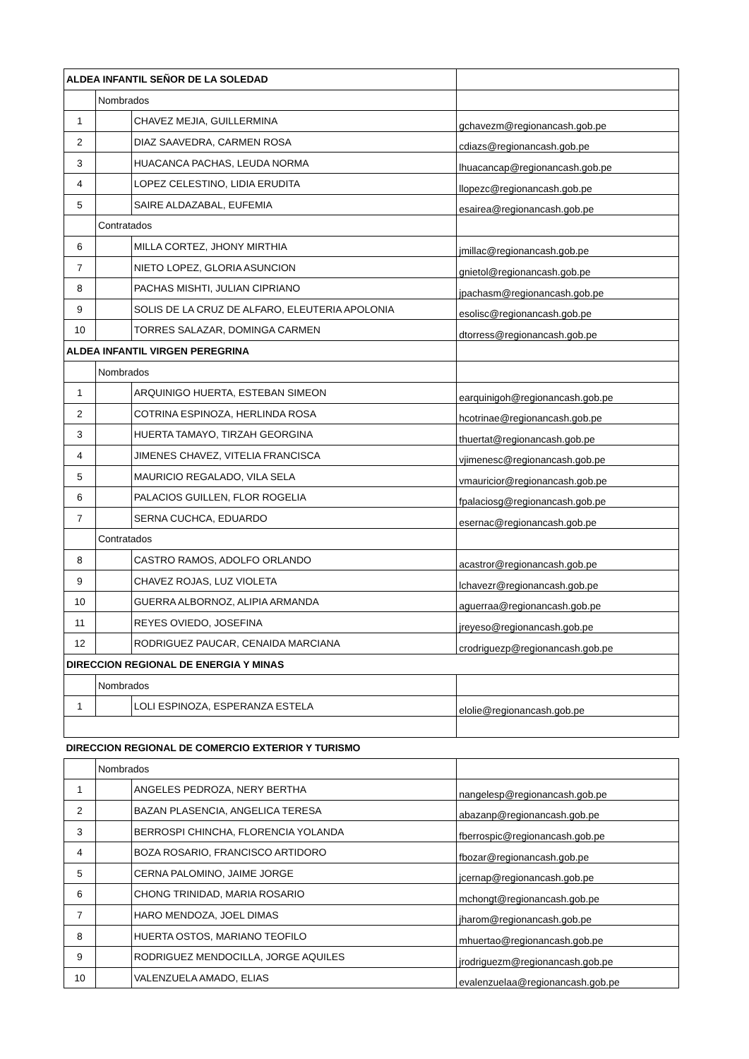| ALDEA INFANTIL SEÑOR DE LA SOLEDAD | | | |
| | Nombrados | | |
| 1 | | CHAVEZ MEJIA, GUILLERMINA | gchavezm@regionancash.gob.pe |
| 2 | | DIAZ SAAVEDRA, CARMEN ROSA | cdiazs@regionancash.gob.pe |
| 3 | | HUACANCA PACHAS, LEUDA NORMA | lhuacancap@regionancash.gob.pe |
| 4 | | LOPEZ CELESTINO, LIDIA ERUDITA | llopezc@regionancash.gob.pe |
| 5 | | SAIRE ALDAZABAL, EUFEMIA | esairea@regionancash.gob.pe |
| | Contratados | | |
| 6 | | MILLA CORTEZ, JHONY MIRTHIA | jmillac@regionancash.gob.pe |
| 7 | | NIETO LOPEZ, GLORIA ASUNCION | gnietol@regionancash.gob.pe |
| 8 | | PACHAS MISHTI, JULIAN CIPRIANO | jpachasm@regionancash.gob.pe |
| 9 | | SOLIS DE LA CRUZ DE ALFARO, ELEUTERIA APOLONIA | esolisc@regionancash.gob.pe |
| 10 | | TORRES SALAZAR, DOMINGA CARMEN | dtorress@regionancash.gob.pe |
| ALDEA INFANTIL VIRGEN PEREGRINA | | | |
| | Nombrados | | |
| 1 | | ARQUINIGO HUERTA, ESTEBAN SIMEON | earquinigoh@regionancash.gob.pe |
| 2 | | COTRINA ESPINOZA, HERLINDA ROSA | hcotrinae@regionancash.gob.pe |
| 3 | | HUERTA TAMAYO, TIRZAH GEORGINA | thuertat@regionancash.gob.pe |
| 4 | | JIMENES CHAVEZ, VITELIA FRANCISCA | vjimenesc@regionancash.gob.pe |
| 5 | | MAURICIO REGALADO, VILA SELA | vmauricior@regionancash.gob.pe |
| 6 | | PALACIOS GUILLEN, FLOR ROGELIA | fpalaciosg@regionancash.gob.pe |
| 7 | | SERNA CUCHCA, EDUARDO | esernac@regionancash.gob.pe |
| | Contratados | | |
| 8 | | CASTRO RAMOS, ADOLFO ORLANDO | acastror@regionancash.gob.pe |
| 9 | | CHAVEZ ROJAS, LUZ VIOLETA | lchavezr@regionancash.gob.pe |
| 10 | | GUERRA ALBORNOZ, ALIPIA ARMANDA | aguerraa@regionancash.gob.pe |
| 11 | | REYES OVIEDO, JOSEFINA | jreyeso@regionancash.gob.pe |
| 12 | | RODRIGUEZ PAUCAR, CENAIDA MARCIANA | crodriguezp@regionancash.gob.pe |
| DIRECCION REGIONAL DE ENERGIA Y MINAS | | | |
| | Nombrados | | |
| 1 | | LOLI ESPINOZA, ESPERANZA ESTELA | elolie@regionancash.gob.pe |
| DIRECCION REGIONAL DE COMERCIO EXTERIOR Y TURISMO | | | |
| | Nombrados | | |
| 1 | | ANGELES PEDROZA, NERY BERTHA | nangelesp@regionancash.gob.pe |
| 2 | | BAZAN PLASENCIA, ANGELICA TERESA | abazanp@regionancash.gob.pe |
| 3 | | BERROSPI CHINCHA, FLORENCIA YOLANDA | fberrospic@regionancash.gob.pe |
| 4 | | BOZA ROSARIO, FRANCISCO ARTIDORO | fbozar@regionancash.gob.pe |
| 5 | | CERNA PALOMINO, JAIME JORGE | jcernap@regionancash.gob.pe |
| 6 | | CHONG TRINIDAD, MARIA ROSARIO | mchongt@regionancash.gob.pe |
| 7 | | HARO MENDOZA, JOEL DIMAS | jharom@regionancash.gob.pe |
| 8 | | HUERTA OSTOS, MARIANO TEOFILO | mhuertao@regionancash.gob.pe |
| 9 | | RODRIGUEZ MENDOCILLA, JORGE AQUILES | jrodriguezm@regionancash.gob.pe |
| 10 | | VALENZUELA AMADO, ELIAS | evalenzuelaa@regionancash.gob.pe |